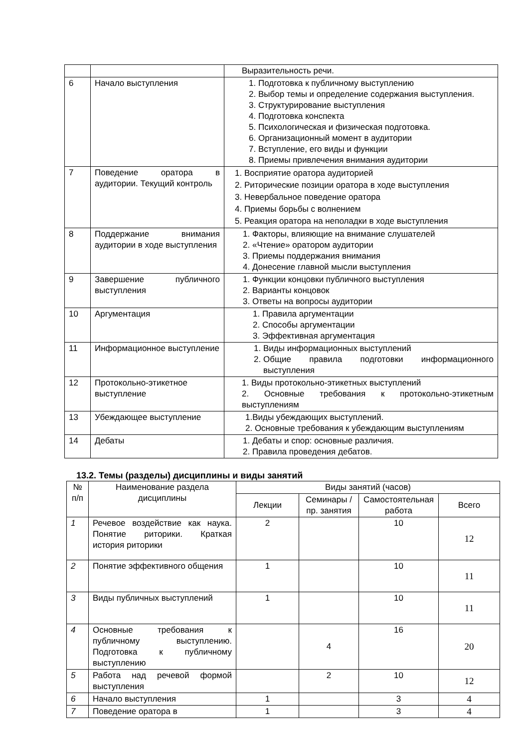| | | Выразительность речи. |
| 6 | Начало выступления | 1. Подготовка к публичному выступлению 2. Выбор темы и определение содержания выступления. 3. Структурирование выступления 4. Подготовка конспекта 5. Психологическая и физическая подготовка. 6. Организационный момент в аудитории 7. Вступление, его виды и функции 8. Приемы привлечения внимания аудитории |
| 7 | Поведение оратора в аудитории. Текущий контроль | 1. Восприятие оратора аудиторией 2. Риторические позиции оратора в ходе выступления 3. Невербальное поведение оратора 4. Приемы борьбы с волнением 5. Реакция оратора на неполадки в ходе выступления |
| 8 | Поддержание внимания аудитории в ходе выступления | 1. Факторы, влияющие на внимание слушателей 2. «Чтение» оратором аудитории 3. Приемы поддержания внимания 4. Донесение главной мысли выступления |
| 9 | Завершение публичного выступления | 1. Функции концовки публичного выступления 2. Варианты концовок 3. Ответы на вопросы аудитории |
| 10 | Аргументация | 1. Правила аргументации 2. Способы аргументации 3. Эффективная аргументация |
| 11 | Информационное выступление | 1. Виды информационных выступлений 2. Общие правила подготовки информационного выступления |
| 12 | Протокольно-этикетное выступление | 1. Виды протокольно-этикетных выступлений 2. Основные требования к протокольно-этикетным выступлениям |
| 13 | Убеждающее выступление | 1.Виды убеждающих выступлений. 2. Основные требования к убеждающим выступлениям |
| 14 | Дебаты | 1. Дебаты и спор: основные различия. 2. Правила проведения дебатов. |
13.2. Темы (разделы) дисциплины и виды занятий
| № п/п | Наименование раздела дисциплины | Виды занятий (часов) | | | |
| --- | --- | --- | --- | --- | --- |
| | | Лекции | Семинары / пр. занятия | Самостоятельная работа | Всего |
| 1 | Речевое воздействие как наука. Понятие риторики. Краткая история риторики | 2 | | 10 | 12 |
| 2 | Понятие эффективного общения | 1 | | 10 | 11 |
| 3 | Виды публичных выступлений | 1 | | 10 | 11 |
| 4 | Основные требования к публичному выступлению. Подготовка к публичному выступлению | | 4 | 16 | 20 |
| 5 | Работа над речевой формой выступления | | 2 | 10 | 12 |
| 6 | Начало выступления | 1 | | 3 | 4 |
| 7 | Поведение оратора в | 1 | | 3 | 4 |